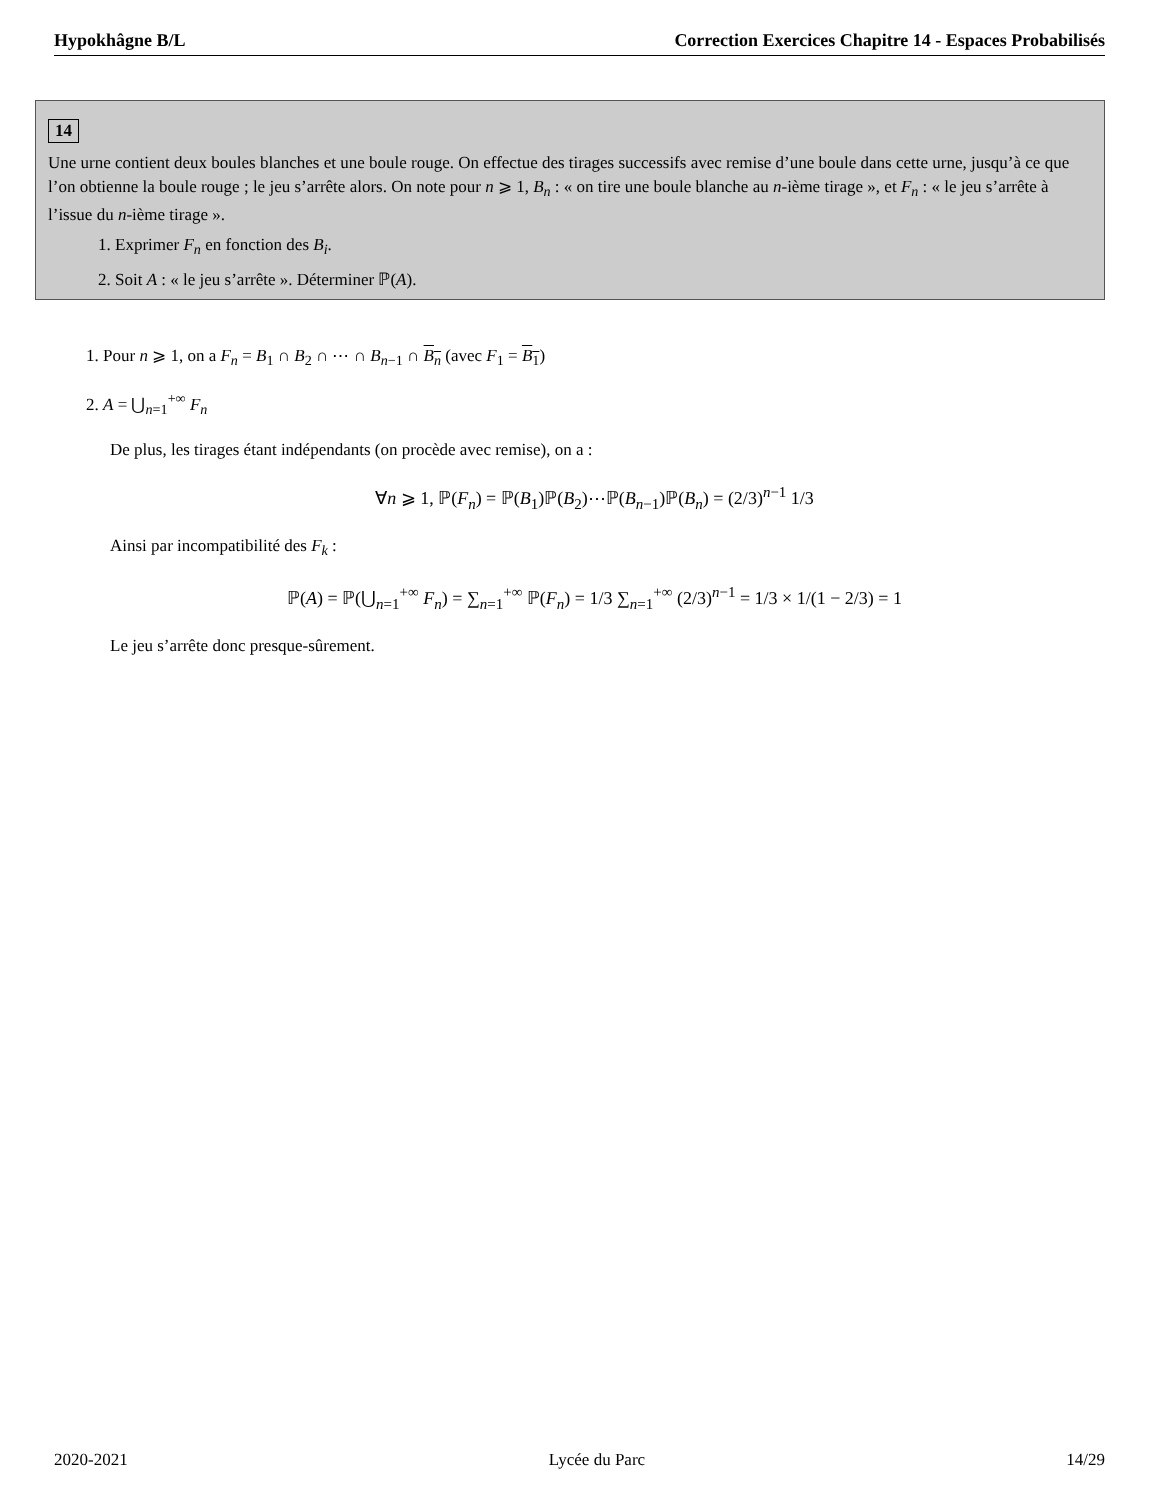Hypokhâgne B/L Correction Exercices Chapitre 14 - Espaces Probabilisés
14
Une urne contient deux boules blanches et une boule rouge. On effectue des tirages successifs avec remise d’une boule dans cette urne, jusqu’à ce que l’on obtienne la boule rouge ; le jeu s’arrête alors. On note pour n ⩾ 1, B<sub>n</sub> : « on tire une boule blanche au n-ième tirage », et F<sub>n</sub> : « le jeu s’arrête à l’issue du n-ième tirage ».
1. Exprimer F<sub>n</sub> en fonction des B<sub>i</sub>.
2. Soit A : « le jeu s’arrête ». Déterminer ℙ(A).
1. Pour n ⩾ 1, on a F<sub>n</sub> = B<sub>1</sub> ∩ B<sub>2</sub> ∩ ⋯ ∩ B<sub>n−1</sub> ∩ B<sub>n</sub> (avec F<sub>1</sub> = B<sub>1</sub>)
2. A = ⋃<sub>n=1</sub><sup>+∞</sup> F<sub>n</sub>
De plus, les tirages étant indépendants (on procède avec remise), on a :
∀n ⩾ 1, ℙ(F<sub>n</sub>) = ℙ(B<sub>1</sub>)ℙ(B<sub>2</sub>)⋯ℙ(B<sub>n−1</sub>)ℙ(B<sub>n</sub>) = (2/3)<sup>n−1</sup> 1/3
Ainsi par incompatibilité des F<sub>k</sub> :
ℙ(A) = ℙ(⋃<sub>n=1</sub><sup>+∞</sup> F<sub>n</sub>) = ∑<sub>n=1</sub><sup>+∞</sup> ℙ(F<sub>n</sub>) = 1/3 ∑<sub>n=1</sub><sup>+∞</sup> (2/3)<sup>n−1</sup> = 1/3 × 1/(1 − 2/3) = 1
Le jeu s’arrête donc presque-sûrement.
2020-2021 Lycée du Parc 14/29